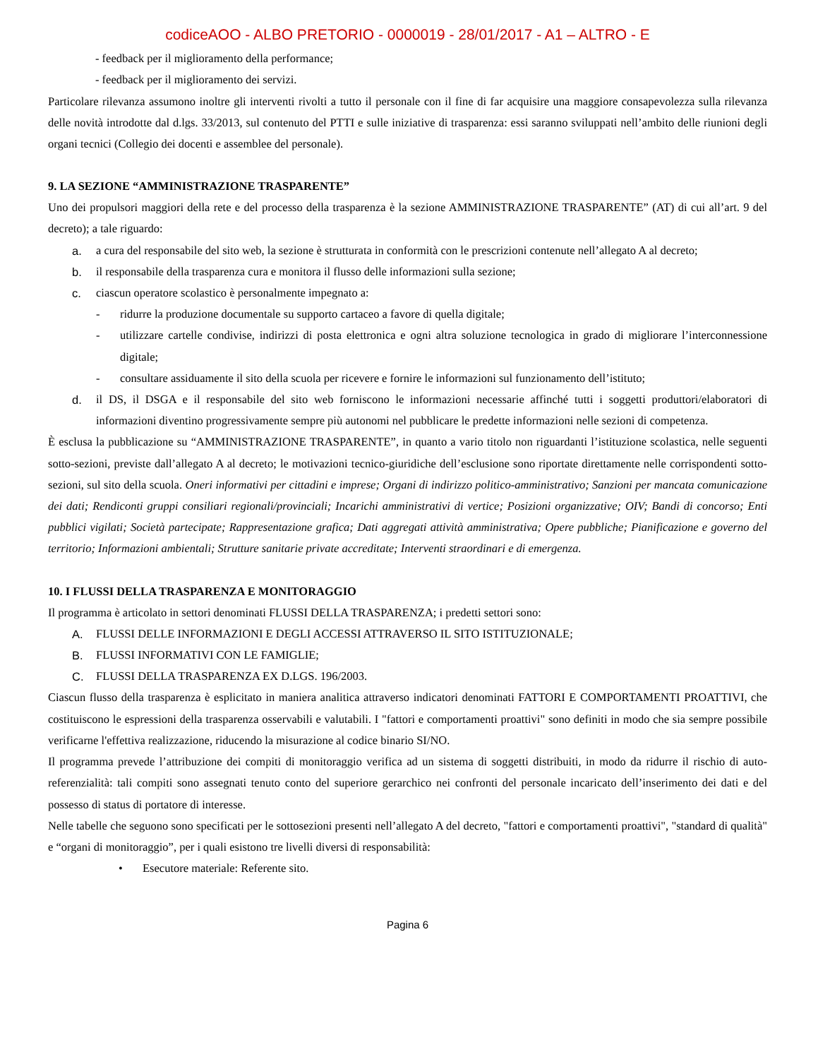codiceAOO - ALBO PRETORIO - 0000019 - 28/01/2017 - A1 – ALTRO - E
- feedback per il miglioramento della performance;
- feedback per il miglioramento dei servizi.
Particolare rilevanza assumono inoltre gli interventi rivolti a tutto il personale con il fine di far acquisire una maggiore consapevolezza sulla rilevanza delle novità introdotte dal d.lgs. 33/2013, sul contenuto del PTTI e sulle iniziative di trasparenza: essi saranno sviluppati nell’ambito delle riunioni degli organi tecnici (Collegio dei docenti e assemblee del personale).
9. LA SEZIONE “AMMINISTRAZIONE TRASPARENTE”
Uno dei propulsori maggiori della rete e del processo della trasparenza è la sezione AMMINISTRAZIONE TRASPARENTE” (AT) di cui all’art. 9 del decreto); a tale riguardo:
a. a cura del responsabile del sito web, la sezione è strutturata in conformità con le prescrizioni contenute nell’allegato A al decreto;
b. il responsabile della trasparenza cura e monitora il flusso delle informazioni sulla sezione;
c. ciascun operatore scolastico è personalmente impegnato a:
- ridurre la produzione documentale su supporto cartaceo a favore di quella digitale;
- utilizzare cartelle condivise, indirizzi di posta elettronica e ogni altra soluzione tecnologica in grado di migliorare l’interconnessione digitale;
- consultare assiduamente il sito della scuola per ricevere e fornire le informazioni sul funzionamento dell’istituto;
d. il DS, il DSGA e il responsabile del sito web forniscono le informazioni necessarie affinché tutti i soggetti produttori/elaboratori di informazioni diventino progressivamente sempre più autonomi nel pubblicare le predette informazioni nelle sezioni di competenza.
È esclusa la pubblicazione su “AMMINISTRAZIONE TRASPARENTE”, in quanto a vario titolo non riguardanti l’istituzione scolastica, nelle seguenti sotto-sezioni, previste dall’allegato A al decreto; le motivazioni tecnico-giuridiche dell’esclusione sono riportate direttamente nelle corrispondenti sotto-sezioni, sul sito della scuola. Oneri informativi per cittadini e imprese; Organi di indirizzo politico-amministrativo; Sanzioni per mancata comunicazione dei dati; Rendiconti gruppi consiliari regionali/provinciali; Incarichi amministrativi di vertice; Posizioni organizzative; OIV; Bandi di concorso; Enti pubblici vigilati; Società partecipate; Rappresentazione grafica; Dati aggregati attività amministrativa; Opere pubbliche; Pianificazione e governo del territorio; Informazioni ambientali; Strutture sanitarie private accreditate; Interventi straordinari e di emergenza.
10. I FLUSSI DELLA TRASPARENZA E MONITORAGGIO
Il programma è articolato in settori denominati FLUSSI DELLA TRASPARENZA; i predetti settori sono:
A. FLUSSI DELLE INFORMAZIONI E DEGLI ACCESSI ATTRAVERSO IL SITO ISTITUZIONALE;
B. FLUSSI INFORMATIVI CON LE FAMIGLIE;
C. FLUSSI DELLA TRASPARENZA EX D.LGS. 196/2003.
Ciascun flusso della trasparenza è esplicitato in maniera analitica attraverso indicatori denominati FATTORI E COMPORTAMENTI PROATTIVI, che costituiscono le espressioni della trasparenza osservabili e valutabili. I "fattori e comportamenti proattivi" sono definiti in modo che sia sempre possibile verificarne l'effettiva realizzazione, riducendo la misurazione al codice binario SI/NO.
Il programma prevede l’attribuzione dei compiti di monitoraggio verifica ad un sistema di soggetti distribuiti, in modo da ridurre il rischio di auto-referenzialità: tali compiti sono assegnati tenuto conto del superiore gerarchico nei confronti del personale incaricato dell’inserimento dei dati e del possesso di status di portatore di interesse.
Nelle tabelle che seguono sono specificati per le sottosezioni presenti nell’allegato A del decreto, "fattori e comportamenti proattivi", "standard di qualità" e “organi di monitoraggio”, per i quali esistono tre livelli diversi di responsabilità:
• Esecutore materiale: Referente sito.
Pagina 6